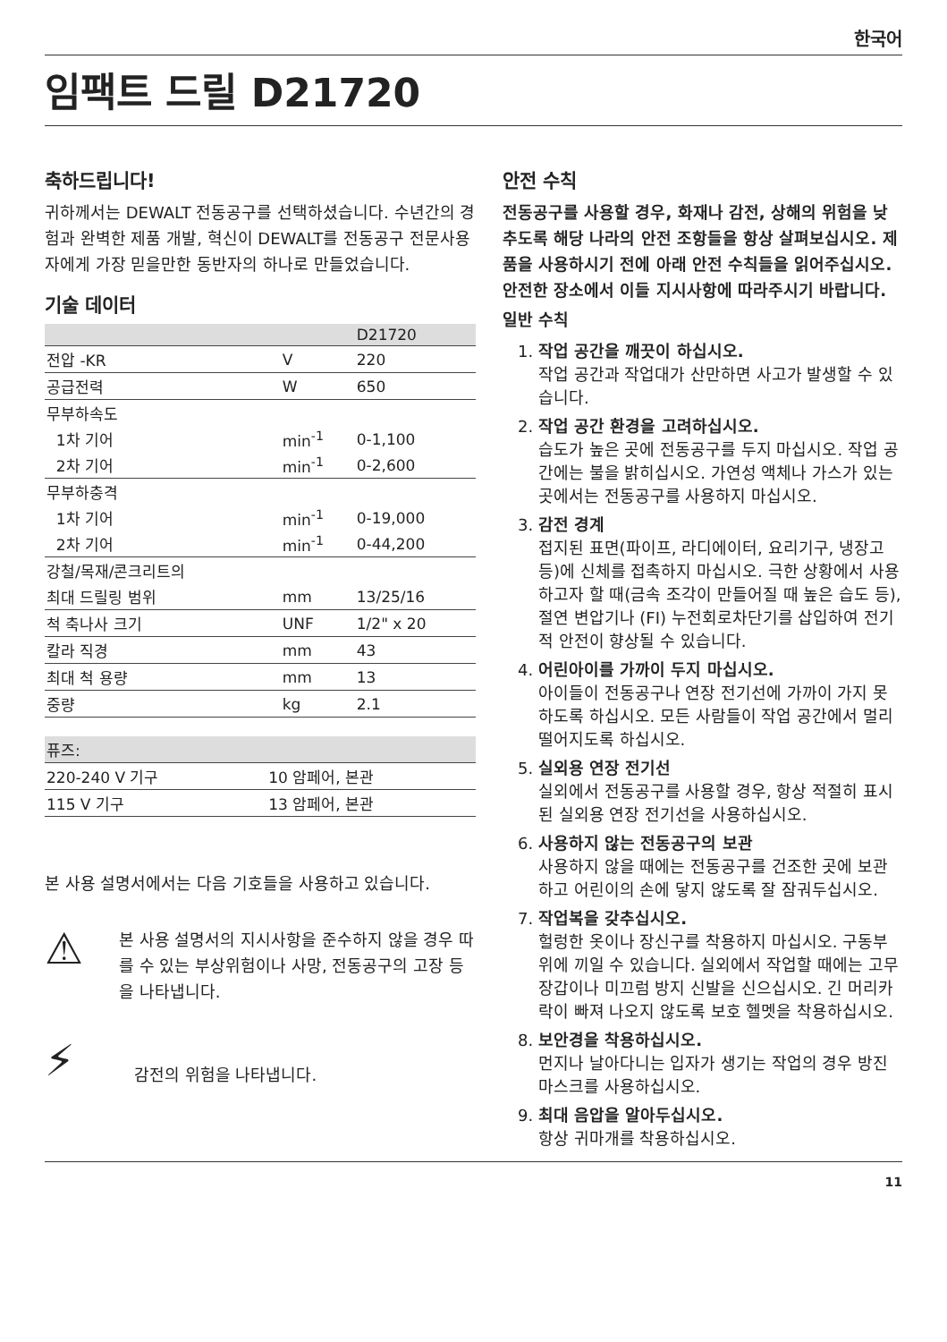한국어
임팩트 드릴 D21720
축하드립니다!
귀하께서는 DEWALT 전동공구를 선택하셨습니다. 수년간의 경험과 완벽한 제품 개발, 혁신이 DEWALT를 전동공구 전문사용자에게 가장 믿을만한 동반자의 하나로 만들었습니다.
기술 데이터
| | | D21720 |
| --- | --- | --- |
| 전압 -KR | V | 220 |
| 공급전력 | W | 650 |
| 무부하속도 | | |
| 1차 기어 | min<sup>-1</sup> | 0-1,100 |
| 2차 기어 | min<sup>-1</sup> | 0-2,600 |
| 무부하충격 | | |
| 1차 기어 | min<sup>-1</sup> | 0-19,000 |
| 2차 기어 | min<sup>-1</sup> | 0-44,200 |
| 강철/목재/콘크리트의 | | |
| 최대 드릴링 범위 | mm | 13/25/16 |
| 척 축나사 크기 | UNF | 1/2" x 20 |
| 칼라 직경 | mm | 43 |
| 최대 척 용량 | mm | 13 |
| 중량 | kg | 2.1 |
| 퓨즈: | |
| --- | --- |
| 220-240 V 기구 | 10 암페어, 본관 |
| 115 V 기구 | 13 암페어, 본관 |
본 사용 설명서에서는 다음 기호들을 사용하고 있습니다.
⚠
본 사용 설명서의 지시사항을 준수하지 않을 경우 따를 수 있는 부상위험이나 사망, 전동공구의 고장 등을 나타냅니다.
⚡
감전의 위험을 나타냅니다.
안전 수칙
전동공구를 사용할 경우, 화재나 감전, 상해의 위험을 낮추도록 해당 나라의 안전 조항들을 항상 살펴보십시오. 제품을 사용하시기 전에 아래 안전 수칙들을 읽어주십시오. 안전한 장소에서 이들 지시사항에 따라주시기 바랍니다.
일반 수칙
1.
작업 공간을 깨끗이 하십시오.
작업 공간과 작업대가 산만하면 사고가 발생할 수 있습니다.
2.
작업 공간 환경을 고려하십시오.
습도가 높은 곳에 전동공구를 두지 마십시오. 작업 공간에는 불을 밝히십시오. 가연성 액체나 가스가 있는 곳에서는 전동공구를 사용하지 마십시오.
3.
감전 경계
접지된 표면(파이프, 라디에이터, 요리기구, 냉장고 등)에 신체를 접촉하지 마십시오. 극한 상황에서 사용하고자 할 때(금속 조각이 만들어질 때 높은 습도 등), 절연 변압기나 (FI) 누전회로차단기를 삽입하여 전기적 안전이 향상될 수 있습니다.
4.
어린아이를 가까이 두지 마십시오.
아이들이 전동공구나 연장 전기선에 가까이 가지 못하도록 하십시오. 모든 사람들이 작업 공간에서 멀리 떨어지도록 하십시오.
5.
실외용 연장 전기선
실외에서 전동공구를 사용할 경우, 항상 적절히 표시된 실외용 연장 전기선을 사용하십시오.
6.
사용하지 않는 전동공구의 보관
사용하지 않을 때에는 전동공구를 건조한 곳에 보관하고 어린이의 손에 닿지 않도록 잘 잠궈두십시오.
7.
작업복을 갖추십시오.
헐렁한 옷이나 장신구를 착용하지 마십시오. 구동부위에 끼일 수 있습니다. 실외에서 작업할 때에는 고무장갑이나 미끄럼 방지 신발을 신으십시오. 긴 머리카락이 빠져 나오지 않도록 보호 헬멧을 착용하십시오.
8.
보안경을 착용하십시오.
먼지나 날아다니는 입자가 생기는 작업의 경우 방진마스크를 사용하십시오.
9.
최대 음압을 알아두십시오.
항상 귀마개를 착용하십시오.
11